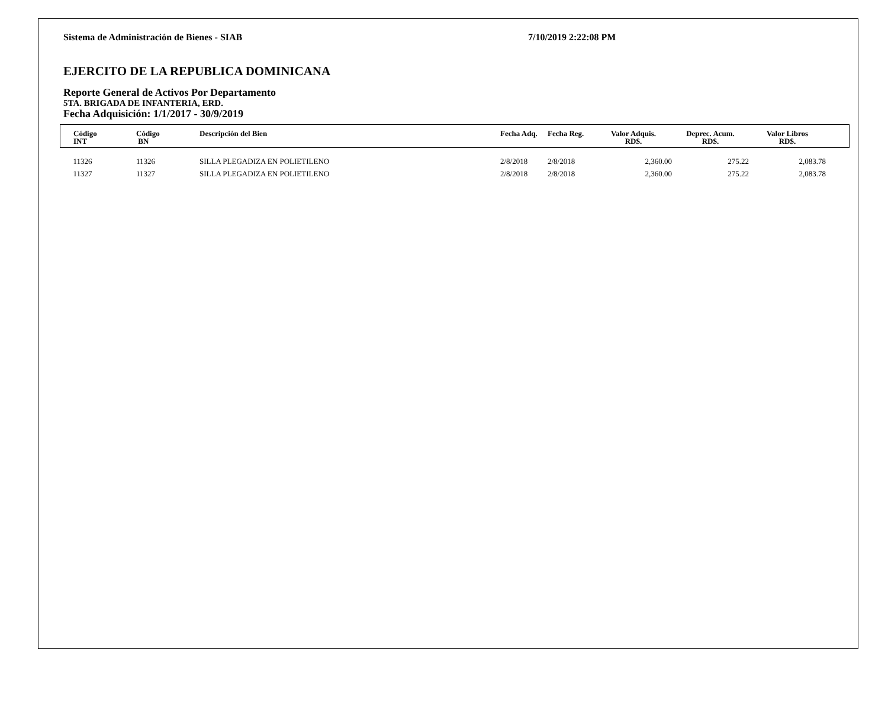Sistema de Administración de Bienes - SIAB 7/10/2019 2:22:08 PM
EJERCITO DE LA REPUBLICA DOMINICANA
Reporte General de Activos Por Departamento
5TA. BRIGADA DE INFANTERIA, ERD.
Fecha Adquisición: 1/1/2017 - 30/9/2019
| Código INT | Código BN | Descripción del Bien | Fecha Adq. | Fecha Reg. | Valor Adquis. RD$. | Deprec. Acum. RD$. | Valor Libros RD$. | |
| --- | --- | --- | --- | --- | --- | --- | --- | --- |
| 11326 | 11326 | SILLA PLEGADIZA EN POLIETILENO | 2/8/2018 | 2/8/2018 | 2,360.00 | 275.22 | 2,083.78 | |
| 11327 | 11327 | SILLA PLEGADIZA EN POLIETILENO | 2/8/2018 | 2/8/2018 | 2,360.00 | 275.22 | 2,083.78 | |